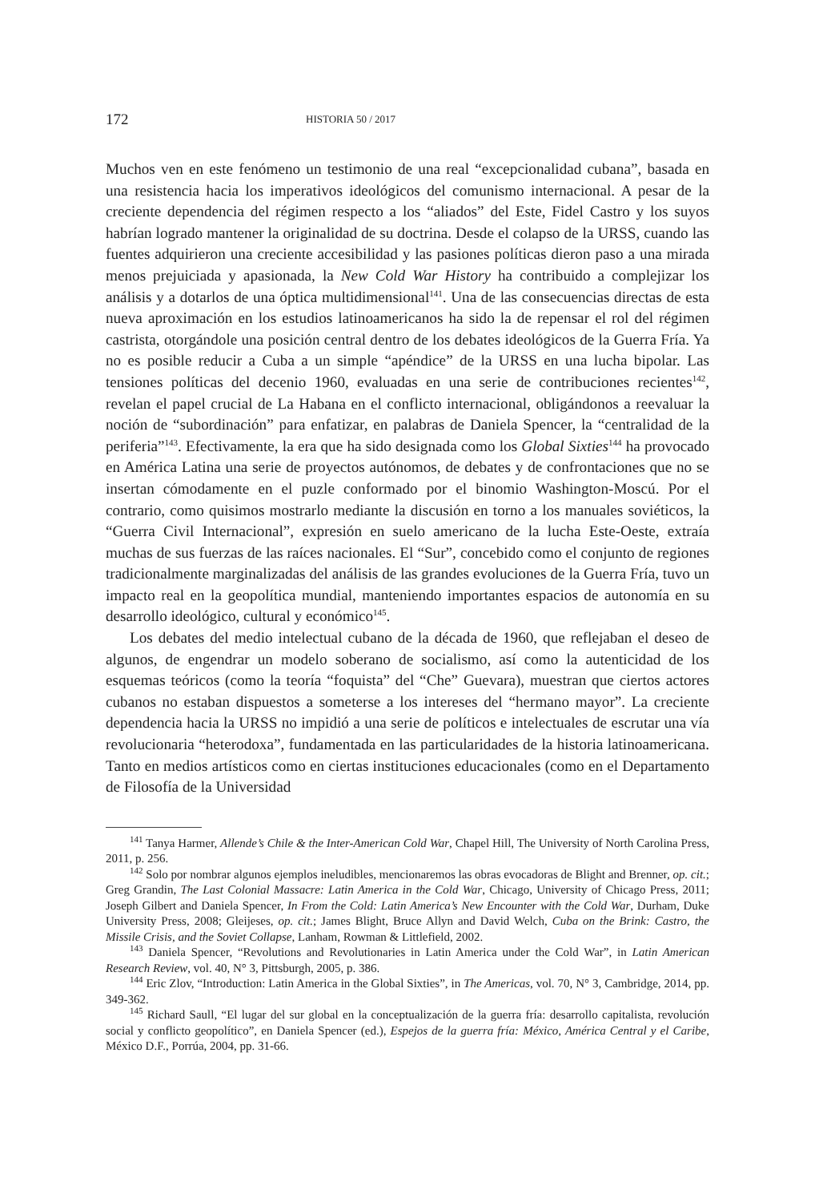172
HISTORIA 50 / 2017
Muchos ven en este fenómeno un testimonio de una real “excepcionalidad cubana”, basada en una resistencia hacia los imperativos ideológicos del comunismo internacional. A pesar de la creciente dependencia del régimen respecto a los “aliados” del Este, Fidel Castro y los suyos habrían logrado mantener la originalidad de su doctrina. Desde el colapso de la URSS, cuando las fuentes adquirieron una creciente accesibilidad y las pasiones políticas dieron paso a una mirada menos prejuiciada y apasionada, la New Cold War History ha contribuido a complejizar los análisis y a dotarlos de una óptica multidimensional<sup>141</sup>. Una de las consecuencias directas de esta nueva aproximación en los estudios latinoamericanos ha sido la de repensar el rol del régimen castrista, otorgándole una posición central dentro de los debates ideológicos de la Guerra Fría. Ya no es posible reducir a Cuba a un simple “apéndice” de la URSS en una lucha bipolar. Las tensiones políticas del decenio 1960, evaluadas en una serie de contribuciones recientes<sup>142</sup>, revelan el papel crucial de La Habana en el conflicto internacional, obligándonos a reevaluar la noción de “subordinación” para enfatizar, en palabras de Daniela Spencer, la “centralidad de la periferia”<sup>143</sup>. Efectivamente, la era que ha sido designada como los Global Sixties<sup>144</sup> ha provocado en América Latina una serie de proyectos autónomos, de debates y de confrontaciones que no se insertan cómodamente en el puzle conformado por el binomio Washington-Moscú. Por el contrario, como quisimos mostrarlo mediante la discusión en torno a los manuales soviéticos, la “Guerra Civil Internacional”, expresión en suelo americano de la lucha Este-Oeste, extraía muchas de sus fuerzas de las raíces nacionales. El “Sur”, concebido como el conjunto de regiones tradicionalmente marginalizadas del análisis de las grandes evoluciones de la Guerra Fría, tuvo un impacto real en la geopolítica mundial, manteniendo importantes espacios de autonomía en su desarrollo ideológico, cultural y económico<sup>145</sup>.
Los debates del medio intelectual cubano de la década de 1960, que reflejaban el deseo de algunos, de engendrar un modelo soberano de socialismo, así como la autenticidad de los esquemas teóricos (como la teoría “foquista” del “Che” Guevara), muestran que ciertos actores cubanos no estaban dispuestos a someterse a los intereses del “hermano mayor”. La creciente dependencia hacia la URSS no impidió a una serie de políticos e intelectuales de escrutar una vía revolucionaria “heterodoxa”, fundamentada en las particularidades de la historia latinoamericana. Tanto en medios artísticos como en ciertas instituciones educacionales (como en el Departamento de Filosofía de la Universidad
<sup>141</sup> Tanya Harmer, Allende’s Chile & the Inter-American Cold War, Chapel Hill, The University of North Carolina Press, 2011, p. 256.
<sup>142</sup> Solo por nombrar algunos ejemplos ineludibles, mencionaremos las obras evocadoras de Blight and Brenner, op. cit.; Greg Grandin, The Last Colonial Massacre: Latin America in the Cold War, Chicago, University of Chicago Press, 2011; Joseph Gilbert and Daniela Spencer, In From the Cold: Latin America’s New Encounter with the Cold War, Durham, Duke University Press, 2008; Gleijeses, op. cit.; James Blight, Bruce Allyn and David Welch, Cuba on the Brink: Castro, the Missile Crisis, and the Soviet Collapse, Lanham, Rowman & Littlefield, 2002.
<sup>143</sup> Daniela Spencer, “Revolutions and Revolutionaries in Latin America under the Cold War”, in Latin American Research Review, vol. 40, N° 3, Pittsburgh, 2005, p. 386.
<sup>144</sup> Eric Zlov, “Introduction: Latin America in the Global Sixties”, in The Americas, vol. 70, N° 3, Cambridge, 2014, pp. 349-362.
<sup>145</sup> Richard Saull, “El lugar del sur global en la conceptualización de la guerra fría: desarrollo capitalista, revolución social y conflicto geopolítico”, en Daniela Spencer (ed.), Espejos de la guerra fría: México, América Central y el Caribe, México D.F., Porrúa, 2004, pp. 31-66.